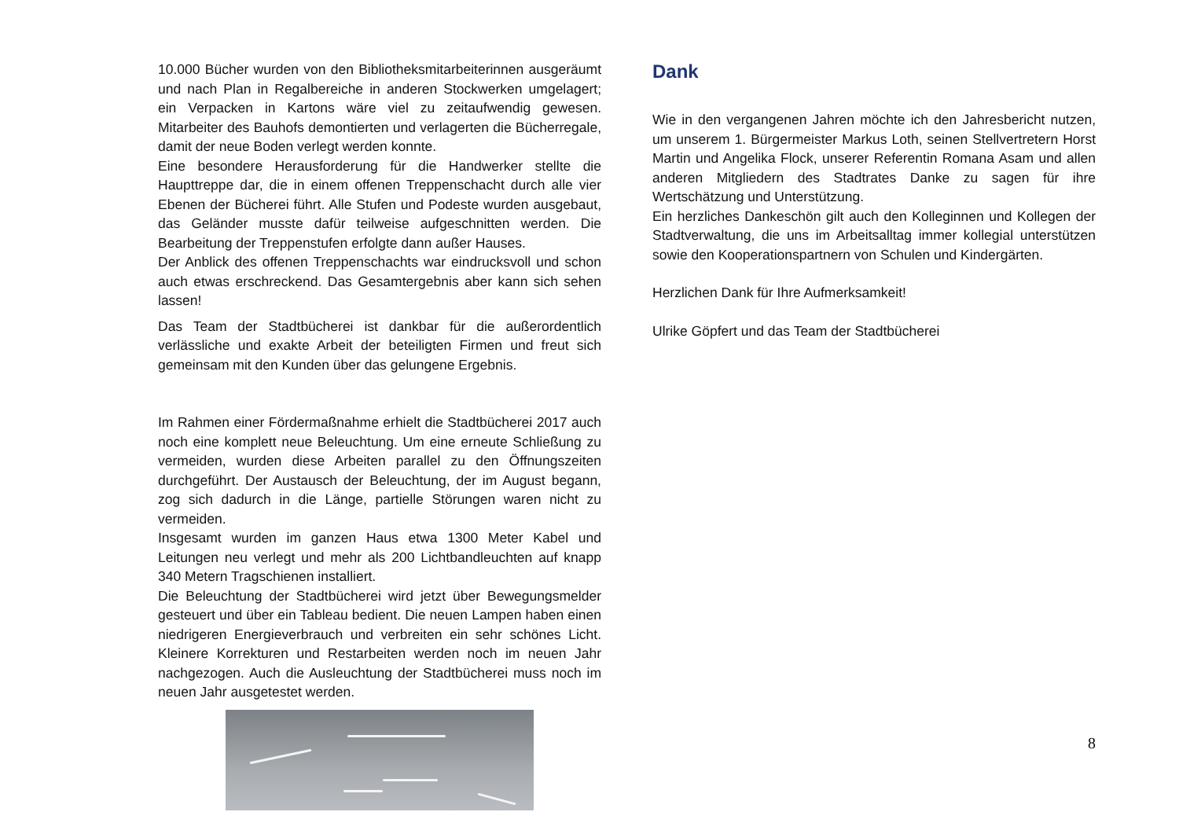10.000 Bücher wurden von den Bibliotheksmitarbeiterinnen ausgeräumt und nach Plan in Regalbereiche in anderen Stockwerken umgelagert; ein Verpacken in Kartons wäre viel zu zeitaufwendig gewesen. Mitarbeiter des Bauhofs demontierten und verlagerten die Bücherregale, damit der neue Boden verlegt werden konnte.
Eine besondere Herausforderung für die Handwerker stellte die Haupttreppe dar, die in einem offenen Treppenschacht durch alle vier Ebenen der Bücherei führt. Alle Stufen und Podeste wurden ausgebaut, das Geländer musste dafür teilweise aufgeschnitten werden. Die Bearbeitung der Treppenstufen erfolgte dann außer Hauses.
Der Anblick des offenen Treppenschachts war eindrucksvoll und schon auch etwas erschreckend. Das Gesamtergebnis aber kann sich sehen lassen!
Das Team der Stadtbücherei ist dankbar für die außerordentlich verlässliche und exakte Arbeit der beteiligten Firmen und freut sich gemeinsam mit den Kunden über das gelungene Ergebnis.
Im Rahmen einer Fördermaßnahme erhielt die Stadtbücherei 2017 auch noch eine komplett neue Beleuchtung. Um eine erneute Schließung zu vermeiden, wurden diese Arbeiten parallel zu den Öffnungszeiten durchgeführt. Der Austausch der Beleuchtung, der im August begann, zog sich dadurch in die Länge, partielle Störungen waren nicht zu vermeiden.
Insgesamt wurden im ganzen Haus etwa 1300 Meter Kabel und Leitungen neu verlegt und mehr als 200 Lichtbandleuchten auf knapp 340 Metern Tragschienen installiert.
Die Beleuchtung der Stadtbücherei wird jetzt über Bewegungsmelder gesteuert und über ein Tableau bedient. Die neuen Lampen haben einen niedrigeren Energieverbrauch und verbreiten ein sehr schönes Licht. Kleinere Korrekturen und Restarbeiten werden noch im neuen Jahr nachgezogen. Auch die Ausleuchtung der Stadtbücherei muss noch im neuen Jahr ausgetestet werden.
Dank
Wie in den vergangenen Jahren möchte ich den Jahresbericht nutzen, um unserem 1. Bürgermeister Markus Loth, seinen Stellvertretern Horst Martin und Angelika Flock, unserer Referentin Romana Asam und allen anderen Mitgliedern des Stadtrates Danke zu sagen für ihre Wertschätzung und Unterstützung.
Ein herzliches Dankeschön gilt auch den Kolleginnen und Kollegen der Stadtverwaltung, die uns im Arbeitsalltag immer kollegial unterstützen sowie den Kooperationspartnern von Schulen und Kindergärten.
Herzlichen Dank für Ihre Aufmerksamkeit!
Ulrike Göpfert und das Team der Stadtbücherei
8